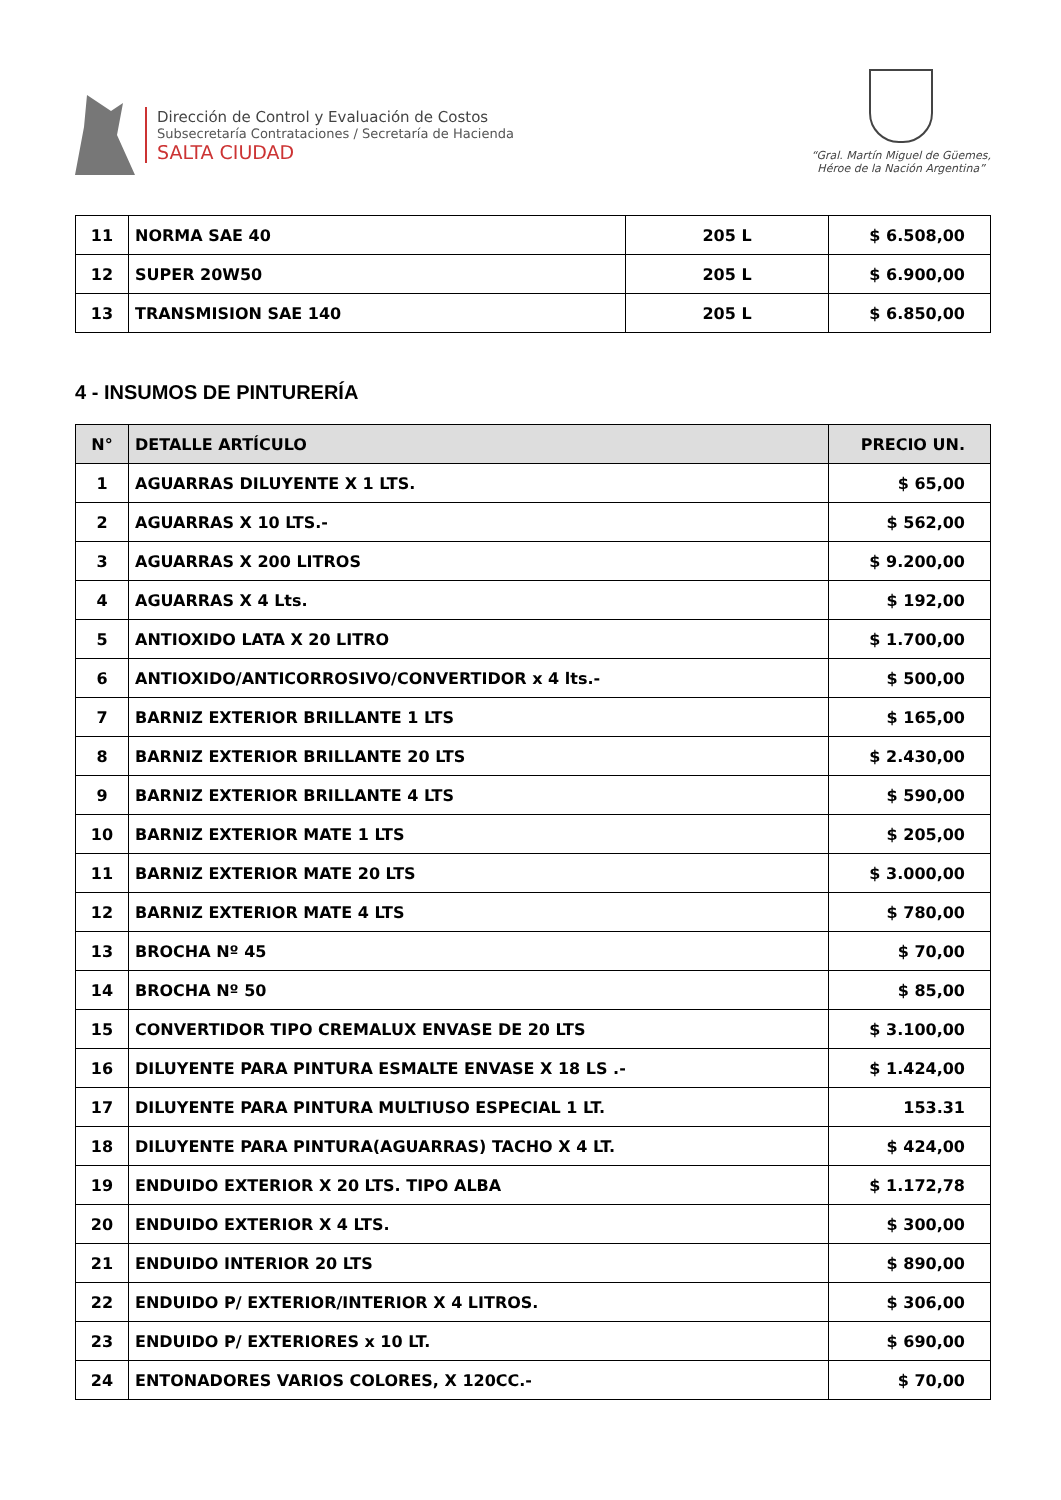Dirección de Control y Evaluación de Costos
Subsecretaría Contrataciones / Secretaría de Hacienda
SALTA CIUDAD
“Gral. Martín Miguel de Güemes,
Héroe de la Nación Argentina”
| 11 | NORMA SAE 40 | 205 L | $ 6.508,00 |
| 12 | SUPER 20W50 | 205 L | $ 6.900,00 |
| 13 | TRANSMISION SAE 140 | 205 L | $ 6.850,00 |
4 - INSUMOS DE PINTURERÍA
| N° | DETALLE ARTÍCULO | PRECIO UN. |
| --- | --- | --- |
| 1 | AGUARRAS DILUYENTE X 1 LTS. | $ 65,00 |
| 2 | AGUARRAS X 10 LTS.- | $ 562,00 |
| 3 | AGUARRAS X 200 LITROS | $ 9.200,00 |
| 4 | AGUARRAS X 4 Lts. | $ 192,00 |
| 5 | ANTIOXIDO LATA X 20 LITRO | $ 1.700,00 |
| 6 | ANTIOXIDO/ANTICORROSIVO/CONVERTIDOR x 4 lts.- | $ 500,00 |
| 7 | BARNIZ EXTERIOR BRILLANTE 1 LTS | $ 165,00 |
| 8 | BARNIZ EXTERIOR BRILLANTE 20 LTS | $ 2.430,00 |
| 9 | BARNIZ EXTERIOR BRILLANTE 4 LTS | $ 590,00 |
| 10 | BARNIZ EXTERIOR MATE 1 LTS | $ 205,00 |
| 11 | BARNIZ EXTERIOR MATE 20 LTS | $ 3.000,00 |
| 12 | BARNIZ EXTERIOR MATE 4 LTS | $ 780,00 |
| 13 | BROCHA Nº 45 | $ 70,00 |
| 14 | BROCHA Nº 50 | $ 85,00 |
| 15 | CONVERTIDOR TIPO CREMALUX ENVASE DE 20 LTS | $ 3.100,00 |
| 16 | DILUYENTE PARA PINTURA ESMALTE ENVASE X 18 LS .- | $ 1.424,00 |
| 17 | DILUYENTE PARA PINTURA MULTIUSO ESPECIAL 1 LT. | 153.31 |
| 18 | DILUYENTE PARA PINTURA(AGUARRAS) TACHO X 4 LT. | $ 424,00 |
| 19 | ENDUIDO EXTERIOR X 20 LTS. TIPO ALBA | $ 1.172,78 |
| 20 | ENDUIDO EXTERIOR X 4 LTS. | $ 300,00 |
| 21 | ENDUIDO INTERIOR 20 LTS | $ 890,00 |
| 22 | ENDUIDO P/ EXTERIOR/INTERIOR X 4 LITROS. | $ 306,00 |
| 23 | ENDUIDO P/ EXTERIORES x 10 LT. | $ 690,00 |
| 24 | ENTONADORES VARIOS COLORES, X 120CC.- | $ 70,00 |